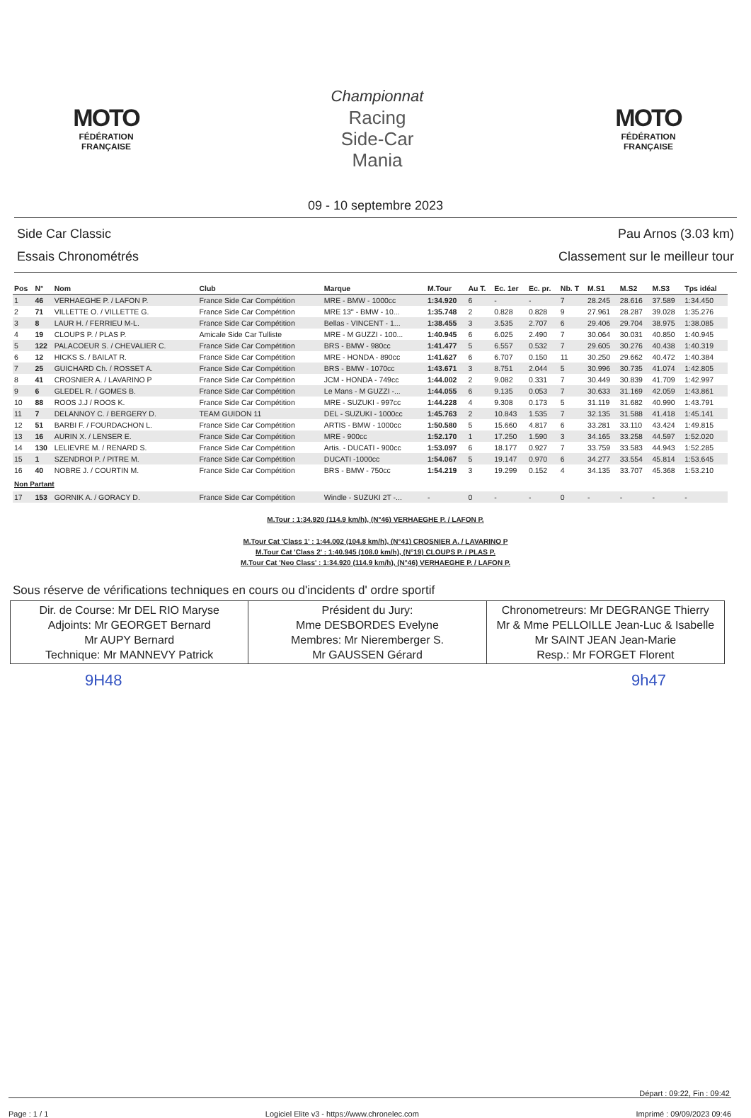MOTO
FÉDÉRATION
FRANÇAISE
Championnat
Racing
Side-Car
Mania
MOTO
FÉDÉRATION
FRANÇAISE
09 - 10 septembre 2023
Side Car Classic
Essais Chronométrés
Pau Arnos (3.03 km)
Classement sur le meilleur tour
| Pos | N° | Nom | Club | Marque | M.Tour | Au T. | Ec. 1er | Ec. pr. | Nb. T | M.S1 | M.S2 | M.S3 | Tps idéal |
| --- | --- | --- | --- | --- | --- | --- | --- | --- | --- | --- | --- | --- | --- |
| 1 | 46 | VERHAEGHE P. / LAFON P. | France Side Car Compétition | MRE - BMW - 1000cc | 1:34.920 | 6 | - | - | 7 | 28.245 | 28.616 | 37.589 | 1:34.450 |
| 2 | 71 | VILLETTE O. / VILLETTE G. | France Side Car Compétition | MRE 13'' - BMW - 10... | 1:35.748 | 2 | 0.828 | 0.828 | 9 | 27.961 | 28.287 | 39.028 | 1:35.276 |
| 3 | 8 | LAUR H. / FERRIEU M-L. | France Side Car Compétition | Bellas - VINCENT - 1... | 1:38.455 | 3 | 3.535 | 2.707 | 6 | 29.406 | 29.704 | 38.975 | 1:38.085 |
| 4 | 19 | CLOUPS P. / PLAS P. | Amicale Side Car Tulliste | MRE - M GUZZI - 100... | 1:40.945 | 6 | 6.025 | 2.490 | 7 | 30.064 | 30.031 | 40.850 | 1:40.945 |
| 5 | 122 | PALACOEUR S. / CHEVALIER C. | France Side Car Compétition | BRS - BMW - 980cc | 1:41.477 | 5 | 6.557 | 0.532 | 7 | 29.605 | 30.276 | 40.438 | 1:40.319 |
| 6 | 12 | HICKS S. / BAILAT R. | France Side Car Compétition | MRE - HONDA - 890cc | 1:41.627 | 6 | 6.707 | 0.150 | 11 | 30.250 | 29.662 | 40.472 | 1:40.384 |
| 7 | 25 | GUICHARD Ch. / ROSSET A. | France Side Car Compétition | BRS - BMW - 1070cc | 1:43.671 | 3 | 8.751 | 2.044 | 5 | 30.996 | 30.735 | 41.074 | 1:42.805 |
| 8 | 41 | CROSNIER A. / LAVARINO P | France Side Car Compétition | JCM - HONDA - 749cc | 1:44.002 | 2 | 9.082 | 0.331 | 7 | 30.449 | 30.839 | 41.709 | 1:42.997 |
| 9 | 6 | GLEDEL R. / GOMES B. | France Side Car Compétition | Le Mans - M GUZZI -... | 1:44.055 | 6 | 9.135 | 0.053 | 7 | 30.633 | 31.169 | 42.059 | 1:43.861 |
| 10 | 88 | ROOS J.J / ROOS K. | France Side Car Compétition | MRE - SUZUKI - 997cc | 1:44.228 | 4 | 9.308 | 0.173 | 5 | 31.119 | 31.682 | 40.990 | 1:43.791 |
| 11 | 7 | DELANNOY C. / BERGERY D. | TEAM GUIDON 11 | DEL - SUZUKI - 1000cc | 1:45.763 | 2 | 10.843 | 1.535 | 7 | 32.135 | 31.588 | 41.418 | 1:45.141 |
| 12 | 51 | BARBI F. / FOURDACHON L. | France Side Car Compétition | ARTIS - BMW - 1000cc | 1:50.580 | 5 | 15.660 | 4.817 | 6 | 33.281 | 33.110 | 43.424 | 1:49.815 |
| 13 | 16 | AURIN X. / LENSER E. | France Side Car Compétition | MRE - 900cc | 1:52.170 | 1 | 17.250 | 1.590 | 3 | 34.165 | 33.258 | 44.597 | 1:52.020 |
| 14 | 130 | LELIEVRE M. / RENARD S. | France Side Car Compétition | Artis. - DUCATI - 900cc | 1:53.097 | 6 | 18.177 | 0.927 | 7 | 33.759 | 33.583 | 44.943 | 1:52.285 |
| 15 | 1 | SZENDROI P. / PITRE M. | France Side Car Compétition | DUCATI -1000cc | 1:54.067 | 5 | 19.147 | 0.970 | 6 | 34.277 | 33.554 | 45.814 | 1:53.645 |
| 16 | 40 | NOBRE J. / COURTIN M. | France Side Car Compétition | BRS - BMW - 750cc | 1:54.219 | 3 | 19.299 | 0.152 | 4 | 34.135 | 33.707 | 45.368 | 1:53.210 |
| Non Partant | | | | | | | | | | | | | |
| 17 | 153 | GORNIK A. / GORACY D. | France Side Car Compétition | Windle - SUZUKI 2T -... | - | 0 | - | - | 0 | - | - | - | - |
M.Tour : 1:34.920 (114.9 km/h), (N°46) VERHAEGHE P. / LAFON P.
M.Tour Cat 'Class 1' : 1:44.002 (104.8 km/h), (N°41) CROSNIER A. / LAVARINO P
M.Tour Cat 'Class 2' : 1:40.945 (108.0 km/h), (N°19) CLOUPS P. / PLAS P.
M.Tour Cat 'Neo Class' : 1:34.920 (114.9 km/h), (N°46) VERHAEGHE P. / LAFON P.
Sous réserve de vérifications techniques en cours ou d'incidents d' ordre sportif
| Dir. de Course: Mr DEL RIO Maryse Adjoints: Mr GEORGET Bernard Mr AUPY Bernard Technique: Mr MANNEVY Patrick | Président du Jury: Mme DESBORDES Evelyne Membres: Mr Nieremberger S. Mr GAUSSEN Gérard | Chronometreurs: Mr DEGRANGE Thierry Mr & Mme PELLOILLE Jean-Luc & Isabelle Mr SAINT JEAN Jean-Marie Resp.: Mr FORGET Florent |
9H48 9h47
Départ : 09:22, Fin : 09:42
Page : 1 / 1 Logiciel Elite v3 - https://www.chronelec.com Imprimé : 09/09/2023 09:46